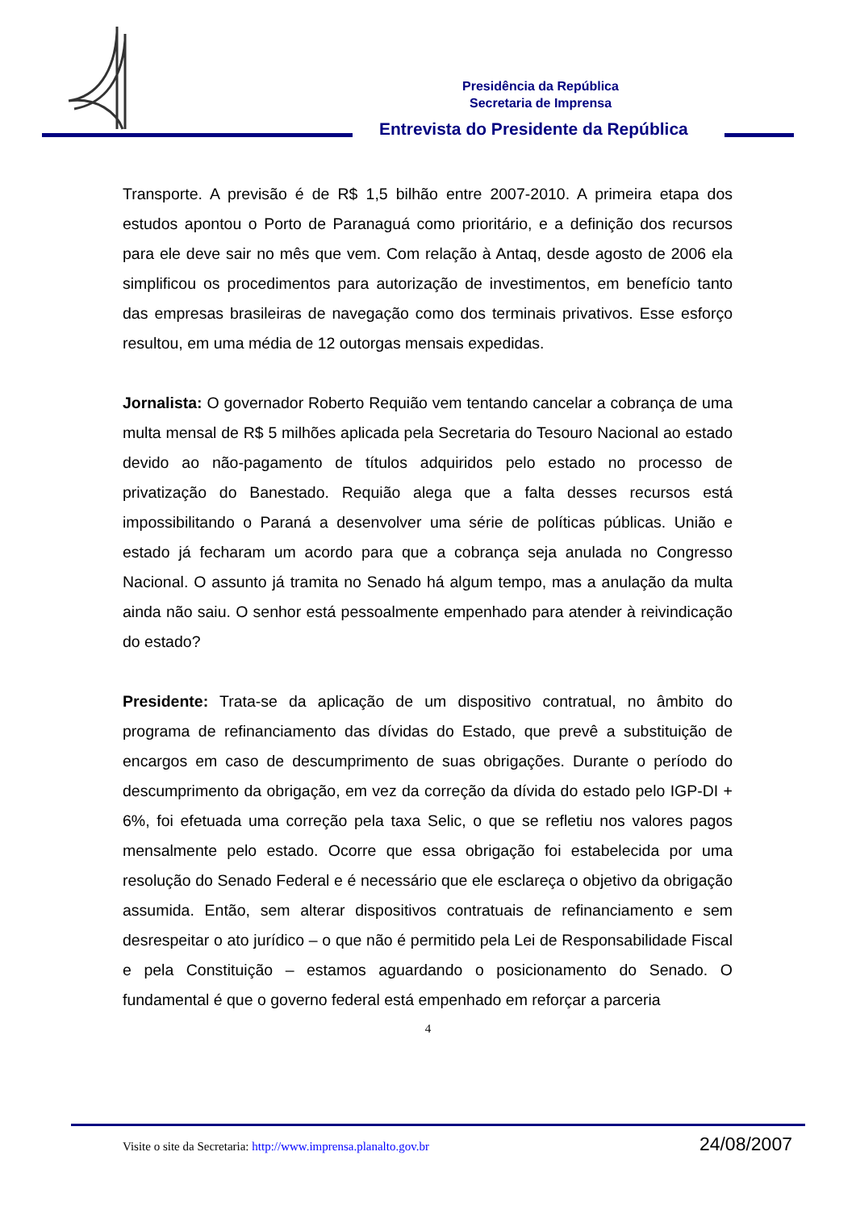Presidência da República
Secretaria de Imprensa
Entrevista do Presidente da República
Transporte. A previsão é de R$ 1,5 bilhão entre 2007-2010. A primeira etapa dos estudos apontou o Porto de Paranaguá como prioritário, e a definição dos recursos para ele deve sair no mês que vem. Com relação à Antaq, desde agosto de 2006 ela simplificou os procedimentos para autorização de investimentos, em benefício tanto das empresas brasileiras de navegação como dos terminais privativos. Esse esforço resultou, em uma média de 12 outorgas mensais expedidas.
Jornalista: O governador Roberto Requião vem tentando cancelar a cobrança de uma multa mensal de R$ 5 milhões aplicada pela Secretaria do Tesouro Nacional ao estado devido ao não-pagamento de títulos adquiridos pelo estado no processo de privatização do Banestado. Requião alega que a falta desses recursos está impossibilitando o Paraná a desenvolver uma série de políticas públicas. União e estado já fecharam um acordo para que a cobrança seja anulada no Congresso Nacional. O assunto já tramita no Senado há algum tempo, mas a anulação da multa ainda não saiu. O senhor está pessoalmente empenhado para atender à reivindicação do estado?
Presidente: Trata-se da aplicação de um dispositivo contratual, no âmbito do programa de refinanciamento das dívidas do Estado, que prevê a substituição de encargos em caso de descumprimento de suas obrigações. Durante o período do descumprimento da obrigação, em vez da correção da dívida do estado pelo IGP-DI + 6%, foi efetuada uma correção pela taxa Selic, o que se refletiu nos valores pagos mensalmente pelo estado. Ocorre que essa obrigação foi estabelecida por uma resolução do Senado Federal e é necessário que ele esclareça o objetivo da obrigação assumida. Então, sem alterar dispositivos contratuais de refinanciamento e sem desrespeitar o ato jurídico – o que não é permitido pela Lei de Responsabilidade Fiscal e pela Constituição – estamos aguardando o posicionamento do Senado. O fundamental é que o governo federal está empenhado em reforçar a parceria
4
Visite o site da Secretaria: http://www.imprensa.planalto.gov.br 24/08/2007